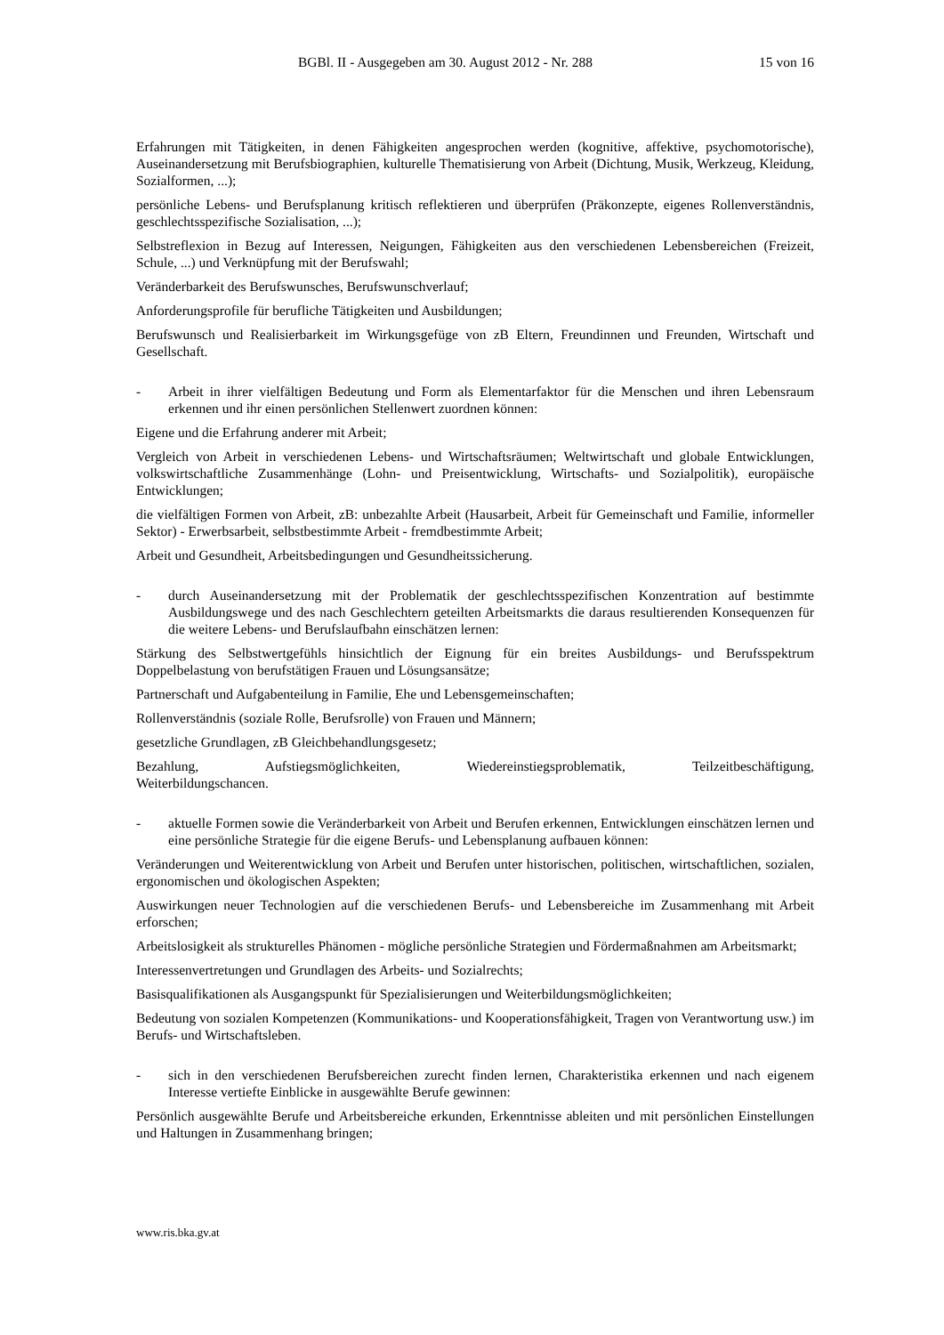BGBl. II - Ausgegeben am 30. August 2012 - Nr. 288 15 von 16
Erfahrungen mit Tätigkeiten, in denen Fähigkeiten angesprochen werden (kognitive, affektive, psychomotorische), Auseinandersetzung mit Berufsbiographien, kulturelle Thematisierung von Arbeit (Dichtung, Musik, Werkzeug, Kleidung, Sozialformen, ...);
persönliche Lebens- und Berufsplanung kritisch reflektieren und überprüfen (Präkonzepte, eigenes Rollenverständnis, geschlechtsspezifische Sozialisation, ...);
Selbstreflexion in Bezug auf Interessen, Neigungen, Fähigkeiten aus den verschiedenen Lebensbereichen (Freizeit, Schule, ...) und Verknüpfung mit der Berufswahl;
Veränderbarkeit des Berufswunsches, Berufswunschverlauf;
Anforderungsprofile für berufliche Tätigkeiten und Ausbildungen;
Berufswunsch und Realisierbarkeit im Wirkungsgefüge von zB Eltern, Freundinnen und Freunden, Wirtschaft und Gesellschaft.
- Arbeit in ihrer vielfältigen Bedeutung und Form als Elementarfaktor für die Menschen und ihren Lebensraum erkennen und ihr einen persönlichen Stellenwert zuordnen können:
Eigene und die Erfahrung anderer mit Arbeit;
Vergleich von Arbeit in verschiedenen Lebens- und Wirtschaftsräumen; Weltwirtschaft und globale Entwicklungen, volkswirtschaftliche Zusammenhänge (Lohn- und Preisentwicklung, Wirtschafts- und Sozialpolitik), europäische Entwicklungen;
die vielfältigen Formen von Arbeit, zB: unbezahlte Arbeit (Hausarbeit, Arbeit für Gemeinschaft und Familie, informeller Sektor) - Erwerbsarbeit, selbstbestimmte Arbeit - fremdbestimmte Arbeit;
Arbeit und Gesundheit, Arbeitsbedingungen und Gesundheitssicherung.
- durch Auseinandersetzung mit der Problematik der geschlechtsspezifischen Konzentration auf bestimmte Ausbildungswege und des nach Geschlechtern geteilten Arbeitsmarkts die daraus resultierenden Konsequenzen für die weitere Lebens- und Berufslaufbahn einschätzen lernen:
Stärkung des Selbstwertgefühls hinsichtlich der Eignung für ein breites Ausbildungs- und Berufsspektrum Doppelbelastung von berufstätigen Frauen und Lösungsansätze;
Partnerschaft und Aufgabenteilung in Familie, Ehe und Lebensgemeinschaften;
Rollenverständnis (soziale Rolle, Berufsrolle) von Frauen und Männern;
gesetzliche Grundlagen, zB Gleichbehandlungsgesetz;
Bezahlung, Aufstiegsmöglichkeiten, Wiedereinstiegsproblematik, Teilzeitbeschäftigung,
Weiterbildungschancen.
- aktuelle Formen sowie die Veränderbarkeit von Arbeit und Berufen erkennen, Entwicklungen einschätzen lernen und eine persönliche Strategie für die eigene Berufs- und Lebensplanung aufbauen können:
Veränderungen und Weiterentwicklung von Arbeit und Berufen unter historischen, politischen, wirtschaftlichen, sozialen, ergonomischen und ökologischen Aspekten;
Auswirkungen neuer Technologien auf die verschiedenen Berufs- und Lebensbereiche im Zusammenhang mit Arbeit erforschen;
Arbeitslosigkeit als strukturelles Phänomen - mögliche persönliche Strategien und Fördermaßnahmen am Arbeitsmarkt;
Interessenvertretungen und Grundlagen des Arbeits- und Sozialrechts;
Basisqualifikationen als Ausgangspunkt für Spezialisierungen und Weiterbildungsmöglichkeiten;
Bedeutung von sozialen Kompetenzen (Kommunikations- und Kooperationsfähigkeit, Tragen von Verantwortung usw.) im Berufs- und Wirtschaftsleben.
- sich in den verschiedenen Berufsbereichen zurecht finden lernen, Charakteristika erkennen und nach eigenem Interesse vertiefte Einblicke in ausgewählte Berufe gewinnen:
Persönlich ausgewählte Berufe und Arbeitsbereiche erkunden, Erkenntnisse ableiten und mit persönlichen Einstellungen und Haltungen in Zusammenhang bringen;
www.ris.bka.gv.at